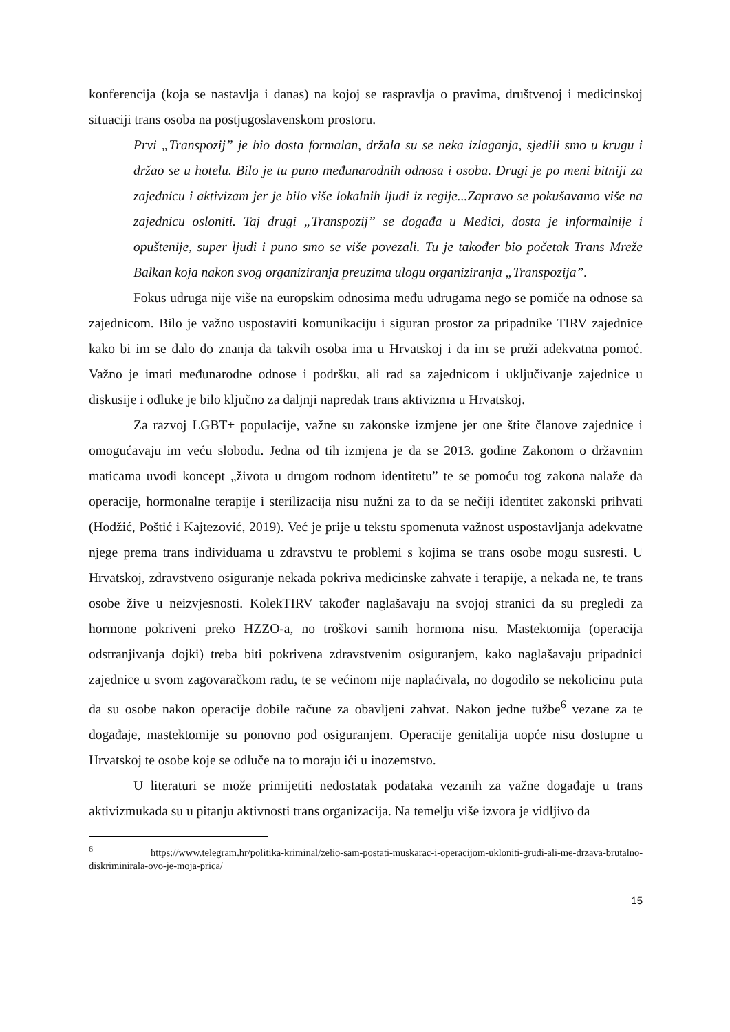konferencija (koja se nastavlja i danas) na kojoj se raspravlja o pravima, društvenoj i medicinskoj situaciji trans osoba na postjugoslavenskom prostoru.
Prvi „Transpozij” je bio dosta formalan, držala su se neka izlaganja, sjedili smo u krugu i držao se u hotelu. Bilo je tu puno međunarodnih odnosa i osoba. Drugi je po meni bitniji za zajednicu i aktivizam jer je bilo više lokalnih ljudi iz regije...Zapravo se pokušavamo više na zajednicu osloniti. Taj drugi „Transpozij” se događa u Medici, dosta je informalnije i opuštenije, super ljudi i puno smo se više povezali. Tu je također bio početak Trans Mreže Balkan koja nakon svog organiziranja preuzima ulogu organiziranja „Transpozija”.
Fokus udruga nije više na europskim odnosima među udrugama nego se pomiče na odnose sa zajednicom. Bilo je važno uspostaviti komunikaciju i siguran prostor za pripadnike TIRV zajednice kako bi im se dalo do znanja da takvih osoba ima u Hrvatskoj i da im se pruži adekvatna pomoć. Važno je imati međunarodne odnose i podršku, ali rad sa zajednicom i uključivanje zajednice u diskusije i odluke je bilo ključno za daljnji napredak trans aktivizma u Hrvatskoj.
Za razvoj LGBT+ populacije, važne su zakonske izmjene jer one štite članove zajednice i omogućavaju im veću slobodu. Jedna od tih izmjena je da se 2013. godine Zakonom o državnim maticama uvodi koncept „života u drugom rodnom identitetu” te se pomoću tog zakona nalaže da operacije, hormonalne terapije i sterilizacija nisu nužni za to da se nečiji identitet zakonski prihvati (Hodžić, Poštić i Kajtezović, 2019). Već je prije u tekstu spomenuta važnost uspostavljanja adekvatne njege prema trans individuama u zdravstvu te problemi s kojima se trans osobe mogu susresti. U Hrvatskoj, zdravstveno osiguranje nekada pokriva medicinske zahvate i terapije, a nekada ne, te trans osobe žive u neizvjesnosti. KolekTIRV također naglašavaju na svojoj stranici da su pregledi za hormone pokriveni preko HZZO-a, no troškovi samih hormona nisu. Mastektomija (operacija odstranjivanja dojki) treba biti pokrivena zdravstvenim osiguranjem, kako naglašavaju pripadnici zajednice u svom zagovaračkom radu, te se većinom nije naplaćivala, no dogodilo se nekolicinu puta da su osobe nakon operacije dobile račune za obavljeni zahvat. Nakon jedne tužbe<sup>6</sup> vezane za te događaje, mastektomije su ponovno pod osiguranjem. Operacije genitalija uopće nisu dostupne u Hrvatskoj te osobe koje se odluče na to moraju ići u inozemstvo.
U literaturi se može primijetiti nedostatak podataka vezanih za važne događaje u trans aktivizmukada su u pitanju aktivnosti trans organizacija. Na temelju više izvora je vidljivo da
<sup>6</sup> https://www.telegram.hr/politika-kriminal/zelio-sam-postati-muskarac-i-operacijom-ukloniti-grudi-ali-me-drzava-brutalno-diskriminirala-ovo-je-moja-prica/
15